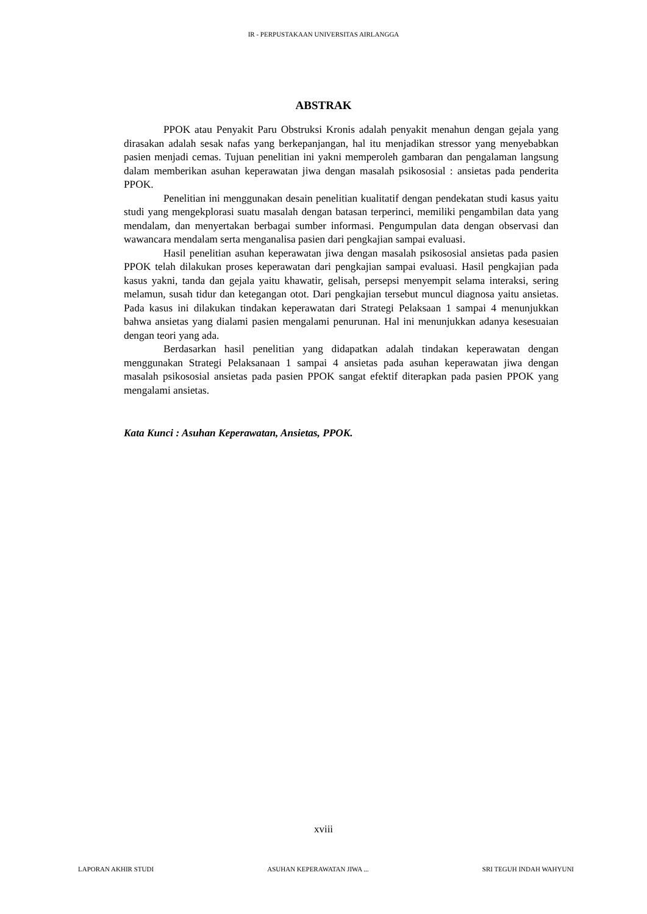IR - PERPUSTAKAAN UNIVERSITAS AIRLANGGA
ABSTRAK
PPOK atau Penyakit Paru Obstruksi Kronis adalah penyakit menahun dengan gejala yang dirasakan adalah sesak nafas yang berkepanjangan, hal itu menjadikan stressor yang menyebabkan pasien menjadi cemas. Tujuan penelitian ini yakni memperoleh gambaran dan pengalaman langsung dalam memberikan asuhan keperawatan jiwa dengan masalah psikososial : ansietas pada penderita PPOK.
Penelitian ini menggunakan desain penelitian kualitatif dengan pendekatan studi kasus yaitu studi yang mengekplorasi suatu masalah dengan batasan terperinci, memiliki pengambilan data yang mendalam, dan menyertakan berbagai sumber informasi. Pengumpulan data dengan observasi dan wawancara mendalam serta menganalisa pasien dari pengkajian sampai evaluasi.
Hasil penelitian asuhan keperawatan jiwa dengan masalah psikososial ansietas pada pasien PPOK telah dilakukan proses keperawatan dari pengkajian sampai evaluasi. Hasil pengkajian pada kasus yakni, tanda dan gejala yaitu khawatir, gelisah, persepsi menyempit selama interaksi, sering melamun, susah tidur dan ketegangan otot. Dari pengkajian tersebut muncul diagnosa yaitu ansietas. Pada kasus ini dilakukan tindakan keperawatan dari Strategi Pelaksaan 1 sampai 4 menunjukkan bahwa ansietas yang dialami pasien mengalami penurunan. Hal ini menunjukkan adanya kesesuaian dengan teori yang ada.
Berdasarkan hasil penelitian yang didapatkan adalah tindakan keperawatan dengan menggunakan Strategi Pelaksanaan 1 sampai 4 ansietas pada asuhan keperawatan jiwa dengan masalah psikososial ansietas pada pasien PPOK sangat efektif diterapkan pada pasien PPOK yang mengalami ansietas.
Kata Kunci : Asuhan Keperawatan, Ansietas, PPOK.
xviii
LAPORAN AKHIR STUDI ASUHAN KEPERAWATAN JIWA ... SRI TEGUH INDAH WAHYUNI